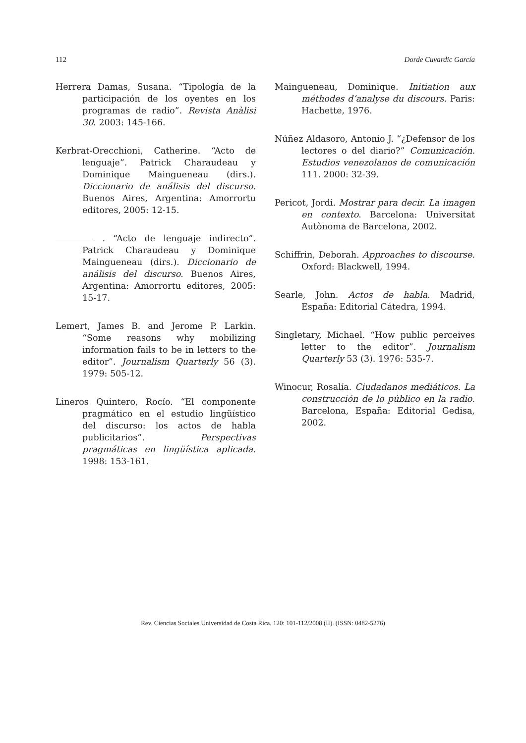112 Dorde Cuvardic García
Herrera Damas, Susana. “Tipología de la participación de los oyentes en los programas de radio”. Revista Anàlisi 30. 2003: 145-166.
Kerbrat-Orecchioni, Catherine. “Acto de lenguaje”. Patrick Charaudeau y Dominique Maingueneau (dirs.). Diccionario de análisis del discurso. Buenos Aires, Argentina: Amorrortu editores, 2005: 12-15.
. “Acto de lenguaje indirecto”. Patrick Charaudeau y Dominique Maingueneau (dirs.). Diccionario de análisis del discurso. Buenos Aires, Argentina: Amorrortu editores, 2005: 15-17.
Lemert, James B. and Jerome P. Larkin. “Some reasons why mobilizing information fails to be in letters to the editor”. Journalism Quarterly 56 (3). 1979: 505-12.
Lineros Quintero, Rocío. “El componente pragmático en el estudio lingüístico del discurso: los actos de habla publicitarios”. Perspectivas pragmáticas en lingüística aplicada. 1998: 153-161.
Maingueneau, Dominique. Initiation aux méthodes d’analyse du discours. Paris: Hachette, 1976.
Núñez Aldasoro, Antonio J. “¿Defensor de los lectores o del diario?” Comunicación. Estudios venezolanos de comunicación 111. 2000: 32-39.
Pericot, Jordi. Mostrar para decir. La imagen en contexto. Barcelona: Universitat Autònoma de Barcelona, 2002.
Schiffrin, Deborah. Approaches to discourse. Oxford: Blackwell, 1994.
Searle, John. Actos de habla. Madrid, España: Editorial Cátedra, 1994.
Singletary, Michael. “How public perceives letter to the editor”. Journalism Quarterly 53 (3). 1976: 535-7.
Winocur, Rosalía. Ciudadanos mediáticos. La construcción de lo público en la radio. Barcelona, España: Editorial Gedisa, 2002.
Rev. Ciencias Sociales Universidad de Costa Rica, 120: 101-112/2008 (II). (ISSN: 0482-5276)